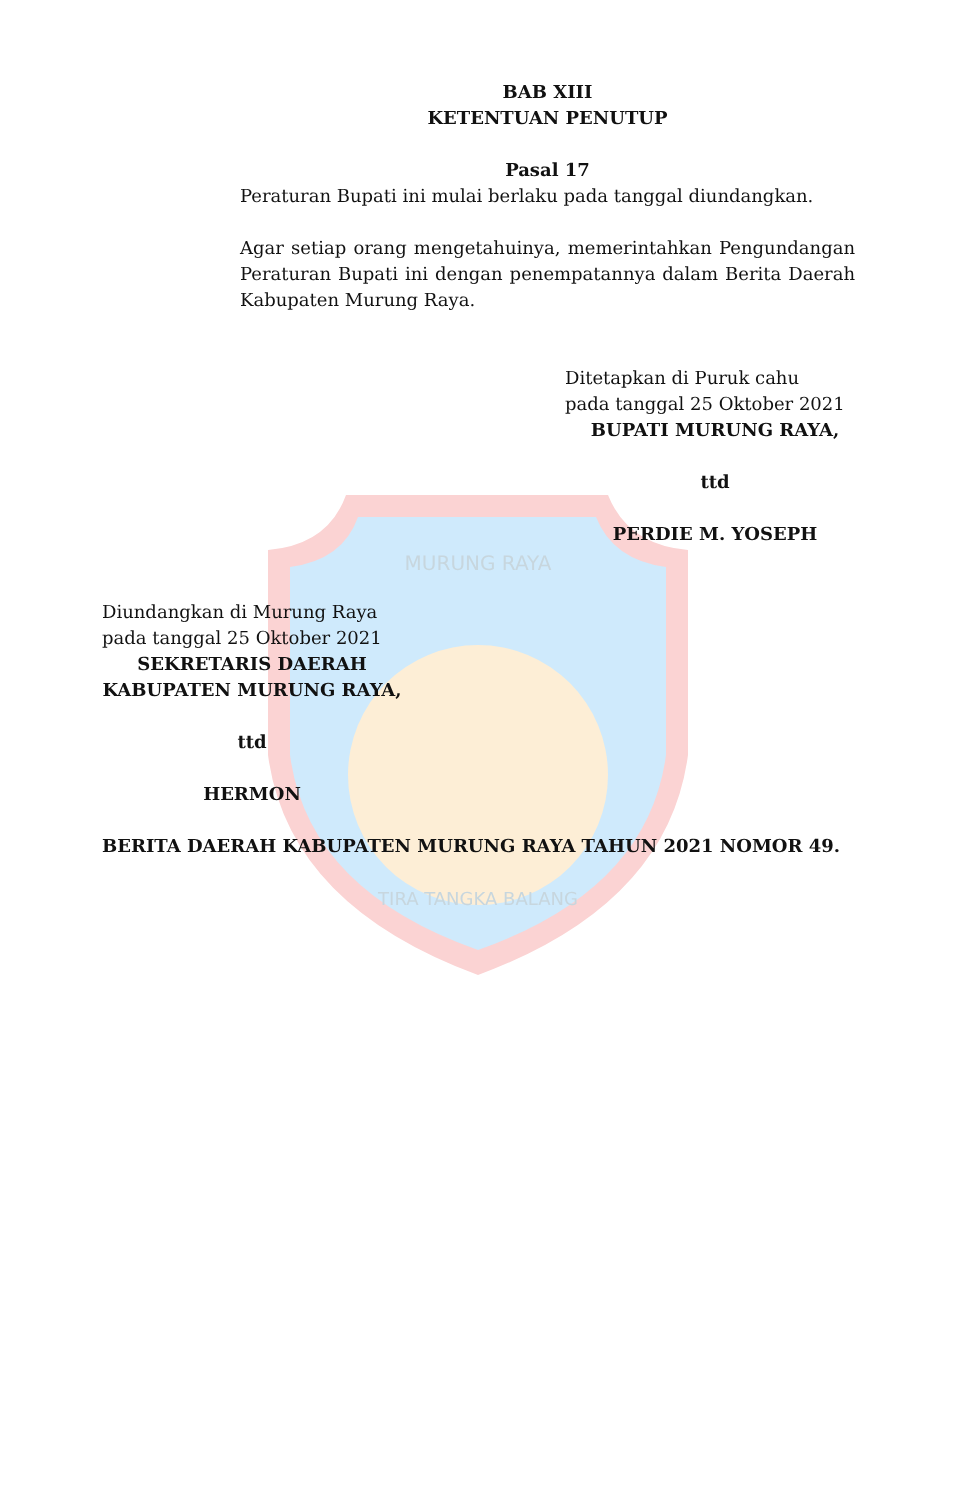MURUNG RAYA
TIRA TANGKA BALANG
BAB XIII
KETENTUAN PENUTUP
Pasal 17
Peraturan Bupati ini mulai berlaku pada tanggal diundangkan.
Agar setiap orang mengetahuinya, memerintahkan Pengundangan Peraturan Bupati ini dengan penempatannya dalam Berita Daerah Kabupaten Murung Raya.
Ditetapkan di Puruk cahu
pada tanggal 25 Oktober 2021
BUPATI MURUNG RAYA,
ttd
PERDIE M. YOSEPH
Diundangkan di Murung Raya
pada tanggal 25 Oktober 2021
SEKRETARIS DAERAH
KABUPATEN MURUNG RAYA,
ttd
HERMON
BERITA DAERAH KABUPATEN MURUNG RAYA TAHUN 2021 NOMOR 49.